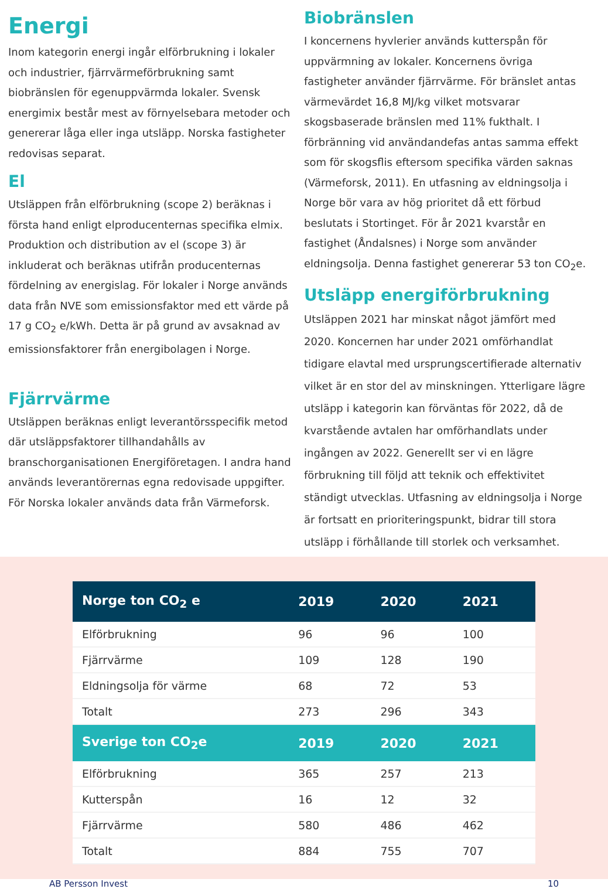Energi
Inom kategorin energi ingår elförbrukning i lokaler och industrier, fjärrvärmeförbrukning samt biobränslen för egenuppvärmda lokaler. Svensk energimix består mest av förnyelsebara metoder och genererar låga eller inga utsläpp. Norska fastigheter redovisas separat.
El
Utsläppen från elförbrukning (scope 2) beräknas i första hand enligt elproducenternas specifika elmix. Produktion och distribution av el (scope 3) är inkluderat och beräknas utifrån producenternas fördelning av energislag. För lokaler i Norge används data från NVE som emissionsfaktor med ett värde på 17 g CO<sub>2</sub> e/kWh. Detta är på grund av avsaknad av emissionsfaktorer från energibolagen i Norge.
Fjärrvärme
Utsläppen beräknas enligt leverantörsspecifik metod där utsläppsfaktorer tillhandahålls av branschorganisationen Energiföretagen. I andra hand används leverantörernas egna redovisade uppgifter. För Norska lokaler används data från Värmeforsk.
Biobränslen
I koncernens hyvlerier används kutterspån för uppvärmning av lokaler. Koncernens övriga fastigheter använder fjärrvärme. För bränslet antas värmevärdet 16,8 MJ/kg vilket motsvarar skogsbaserade bränslen med 11% fukthalt. I förbränning vid användandefas antas samma effekt som för skogsflis eftersom specifika värden saknas (Värmeforsk, 2011). En utfasning av eldningsolja i Norge bör vara av hög prioritet då ett förbud beslutats i Stortinget. För år 2021 kvarstår en fastighet (Åndalsnes) i Norge som använder eldningsolja. Denna fastighet genererar 53 ton CO<sub>2</sub>e.
Utsläpp energiförbrukning
Utsläppen 2021 har minskat något jämfört med 2020. Koncernen har under 2021 omförhandlat tidigare elavtal med ursprungscertifierade alternativ vilket är en stor del av minskningen. Ytterligare lägre utsläpp i kategorin kan förväntas för 2022, då de kvarstående avtalen har omförhandlats under ingången av 2022. Generellt ser vi en lägre förbrukning till följd att teknik och effektivitet ständigt utvecklas. Utfasning av eldningsolja i Norge är fortsatt en prioriteringspunkt, bidrar till stora utsläpp i förhållande till storlek och verksamhet.
| Norge ton CO<sub>2</sub> e | 2019 | 2020 | 2021 |
| --- | --- | --- | --- |
| Elförbrukning | 96 | 96 | 100 |
| Fjärrvärme | 109 | 128 | 190 |
| Eldningsolja för värme | 68 | 72 | 53 |
| Totalt | 273 | 296 | 343 |
| Sverige ton CO<sub>2</sub>e | 2019 | 2020 | 2021 |
| Elförbrukning | 365 | 257 | 213 |
| Kutterspån | 16 | 12 | 32 |
| Fjärrvärme | 580 | 486 | 462 |
| Totalt | 884 | 755 | 707 |
AB Persson Invest 10